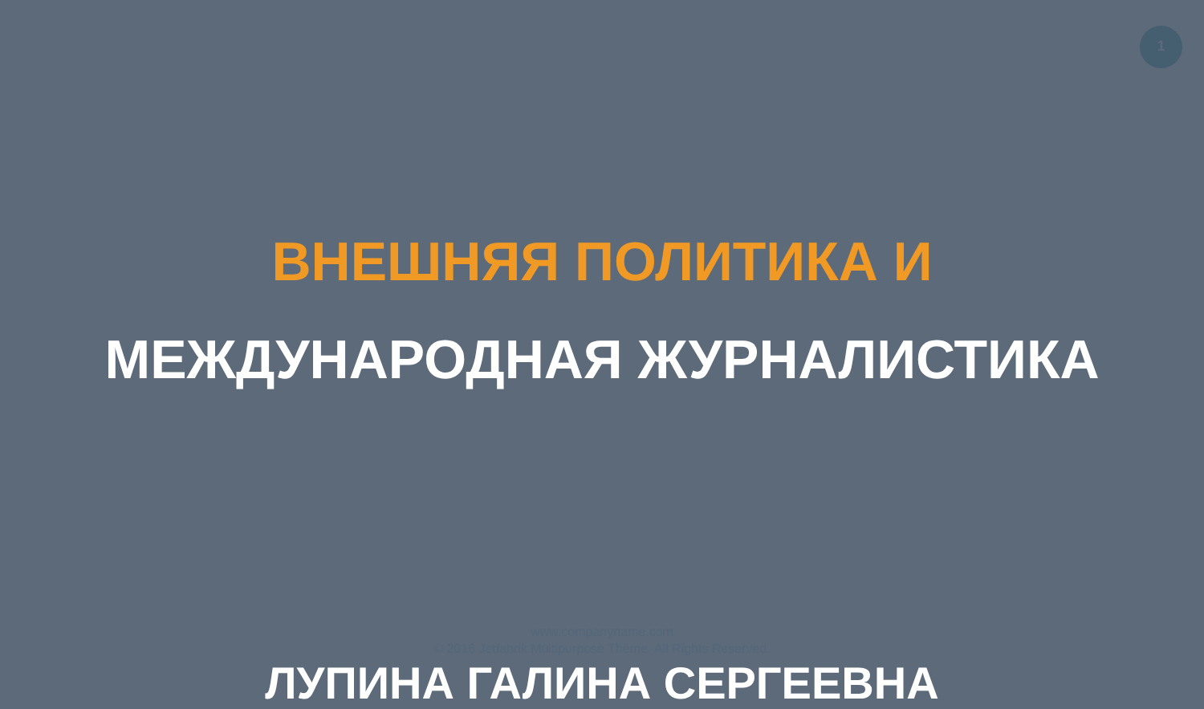1
ВНЕШНЯЯ ПОЛИТИКА И
МЕЖДУНАРОДНАЯ ЖУРНАЛИСТИКА
www.companyname.com
© 2016 Jetfabrik Multipurpose Theme. All Rights Reserved.
ЛУПИНА ГАЛИНА СЕРГЕЕВНА